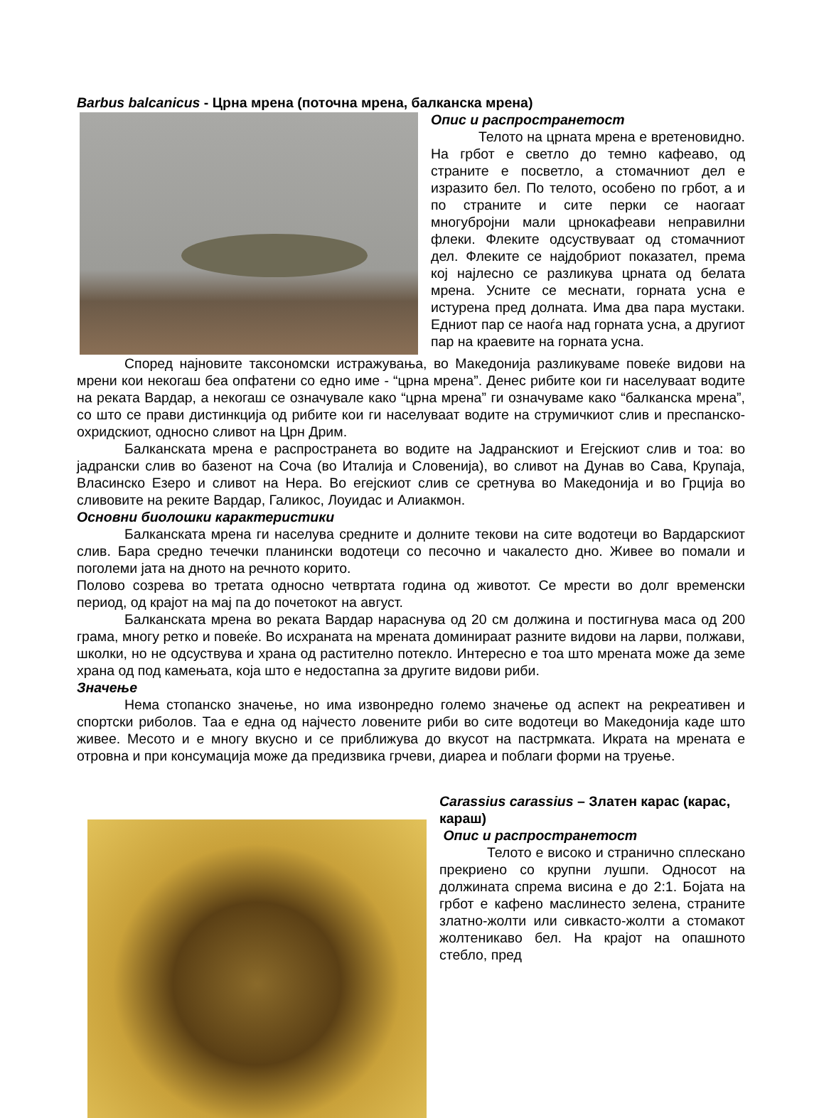Barbus balcanicus - Црна мрена (поточна мрена, балканска мрена)
Опис и распространетост
Телото на црната мрена е вретеновидно. На грбот е светло до темно кафеаво, од страните е посветло, а стомачниот дел е изразито бел. По телото, особено по грбот, а и по страните и сите перки се наогаат многубројни мали црнокафеави неправилни флеки. Флеките одсуствуваат од стомачниот дел. Флеките се најдобриот показател, према кој најлесно се разликува црната од белата мрена. Усните се меснати, горната усна е истурена пред долната. Има два пара мустаки. Едниот пар се наоѓа над горната усна, а другиот пар на краевите на горната усна.
Според најновите таксономски истражувања, во Македонија разликуваме повеќе видови на мрени кои некогаш беа опфатени со едно име - “црна мрена”. Денес рибите кои ги населуваат водите на реката Вардар, а некогаш се означувале како “црна мрена” ги означуваме како “балканска мрена”, со што се прави дистинкција од рибите кои ги населуваат водите на струмичкиот слив и преспанско-охридскиот, односно сливот на Црн Дрим.
Балканската мрена е распространета во водите на Јадранскиот и Егејскиот слив и тоа: во јадрански слив во базенот на Соча (во Италија и Словенија), во сливот на Дунав во Сава, Крупаја, Власинско Езеро и сливот на Нера. Во егејскиот слив се сретнува во Македонија и во Грција во сливовите на реките Вардар, Галикос, Лоуидас и Алиакмон.
Основни биолошки карактеристики
Балканската мрена ги населува средните и долните текови на сите водотеци во Вардарскиот слив. Бара средно течечки планински водотеци со песочно и чакалесто дно. Живее во помали и поголеми јата на дното на речното корито.
Полово созрева во третата односно четвртата година од животот. Се мрести во долг временски период, од крајот на мај па до почетокот на август.
Балканската мрена во реката Вардар нараснува од 20 см должина и постигнува маса од 200 грама, многу ретко и повеќе. Во исхраната на мрената доминираат разните видови на ларви, полжави, школки, но не одсуствува и храна од растително потекло. Интересно е тоа што мрената може да земе храна од под камењата, која што е недостапна за другите видови риби.
Значење
Нема стопанско значење, но има извонредно големо значење од аспект на рекреативен и спортски риболов. Таа е една од најчесто ловените риби во сите водотеци во Македонија каде што живее. Месото и е многу вкусно и се приближува до вкусот на пастрмката. Икрата на мрената е отровна и при консумација може да предизвика грчеви, диареа и поблаги форми на труење.
Carassius carassius – Златен карас (карас, караш)
Опис и распространетост
Телото е високо и странично сплескано прекриено со крупни лушпи. Односот на должината спрема висина е до 2:1. Бојата на грбот е кафено маслинесто зелена, страните златно-жолти или сивкасто-жолти а стомакот жолтеникаво бел. На крајот на опашното стебло, пред